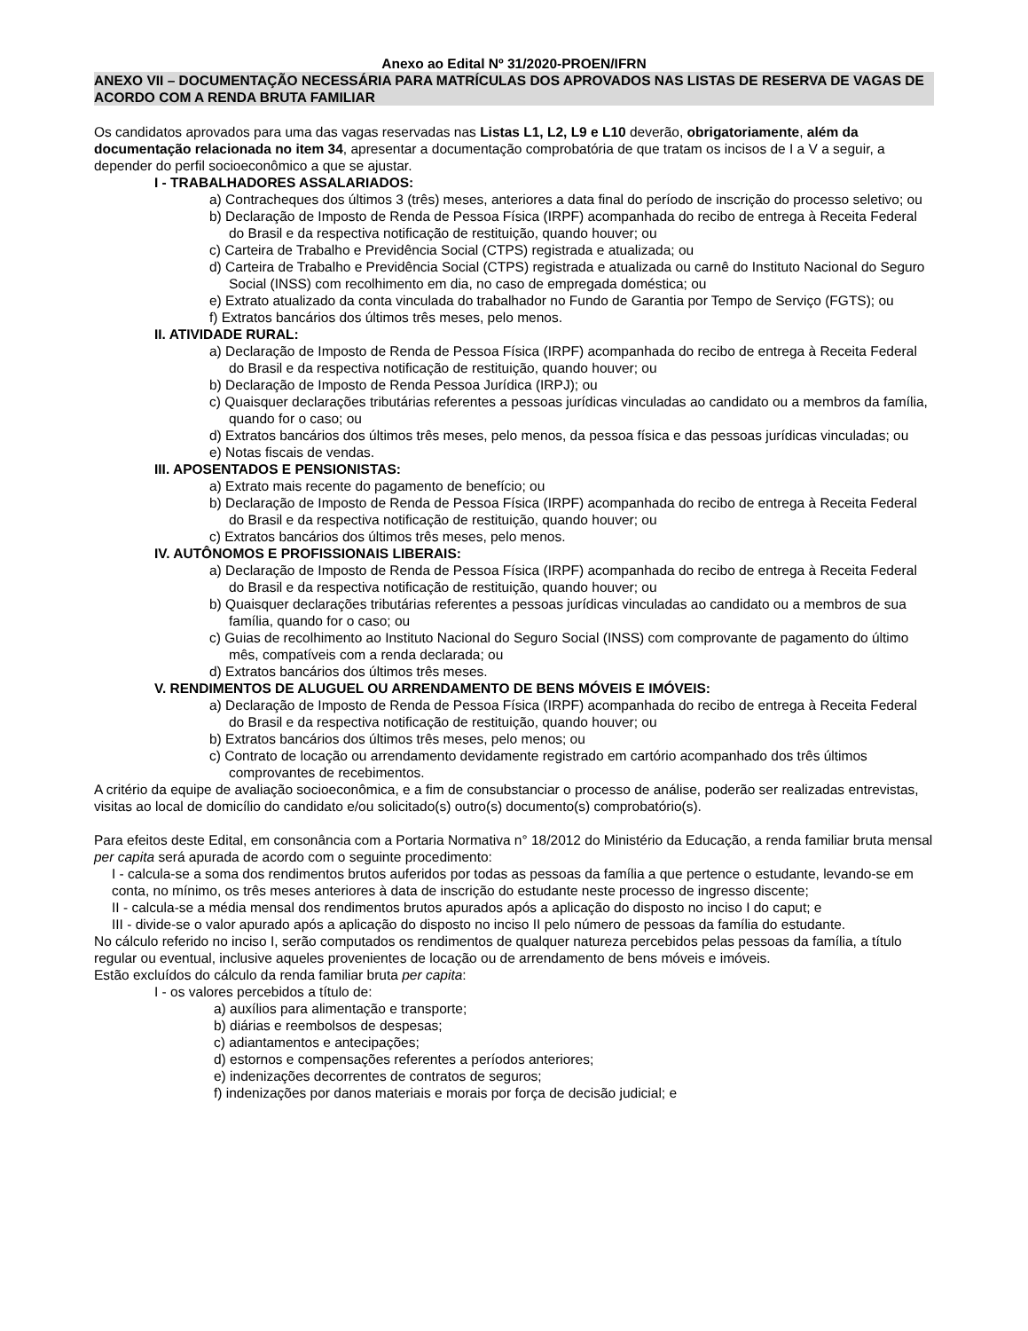Anexo ao Edital Nº 31/2020-PROEN/IFRN
ANEXO VII – DOCUMENTAÇÃO NECESSÁRIA PARA MATRÍCULAS DOS APROVADOS NAS LISTAS DE RESERVA DE VAGAS DE ACORDO COM A RENDA BRUTA FAMILIAR
Os candidatos aprovados para uma das vagas reservadas nas Listas L1, L2, L9 e L10 deverão, obrigatoriamente, além da documentação relacionada no item 34, apresentar a documentação comprobatória de que tratam os incisos de I a V a seguir, a depender do perfil socioeconômico a que se ajustar.
I - TRABALHADORES ASSALARIADOS:
a) Contracheques dos últimos 3 (três) meses, anteriores a data final do período de inscrição do processo seletivo; ou
b) Declaração de Imposto de Renda de Pessoa Física (IRPF) acompanhada do recibo de entrega à Receita Federal do Brasil e da respectiva notificação de restituição, quando houver; ou
c) Carteira de Trabalho e Previdência Social (CTPS) registrada e atualizada; ou
d) Carteira de Trabalho e Previdência Social (CTPS) registrada e atualizada ou carnê do Instituto Nacional do Seguro Social (INSS) com recolhimento em dia, no caso de empregada doméstica; ou
e) Extrato atualizado da conta vinculada do trabalhador no Fundo de Garantia por Tempo de Serviço (FGTS); ou
f) Extratos bancários dos últimos três meses, pelo menos.
II. ATIVIDADE RURAL:
a) Declaração de Imposto de Renda de Pessoa Física (IRPF) acompanhada do recibo de entrega à Receita Federal do Brasil e da respectiva notificação de restituição, quando houver; ou
b) Declaração de Imposto de Renda Pessoa Jurídica (IRPJ); ou
c) Quaisquer declarações tributárias referentes a pessoas jurídicas vinculadas ao candidato ou a membros da família, quando for o caso; ou
d) Extratos bancários dos últimos três meses, pelo menos, da pessoa física e das pessoas jurídicas vinculadas; ou
e) Notas fiscais de vendas.
III. APOSENTADOS E PENSIONISTAS:
a) Extrato mais recente do pagamento de benefício; ou
b) Declaração de Imposto de Renda de Pessoa Física (IRPF) acompanhada do recibo de entrega à Receita Federal do Brasil e da respectiva notificação de restituição, quando houver; ou
c) Extratos bancários dos últimos três meses, pelo menos.
IV. AUTÔNOMOS E PROFISSIONAIS LIBERAIS:
a) Declaração de Imposto de Renda de Pessoa Física (IRPF) acompanhada do recibo de entrega à Receita Federal do Brasil e da respectiva notificação de restituição, quando houver; ou
b) Quaisquer declarações tributárias referentes a pessoas jurídicas vinculadas ao candidato ou a membros de sua família, quando for o caso; ou
c) Guias de recolhimento ao Instituto Nacional do Seguro Social (INSS) com comprovante de pagamento do último mês, compatíveis com a renda declarada; ou
d) Extratos bancários dos últimos três meses.
V. RENDIMENTOS DE ALUGUEL OU ARRENDAMENTO DE BENS MÓVEIS E IMÓVEIS:
a) Declaração de Imposto de Renda de Pessoa Física (IRPF) acompanhada do recibo de entrega à Receita Federal do Brasil e da respectiva notificação de restituição, quando houver; ou
b) Extratos bancários dos últimos três meses, pelo menos; ou
c) Contrato de locação ou arrendamento devidamente registrado em cartório acompanhado dos três últimos comprovantes de recebimentos.
A critério da equipe de avaliação socioeconômica, e a fim de consubstanciar o processo de análise, poderão ser realizadas entrevistas, visitas ao local de domicílio do candidato e/ou solicitado(s) outro(s) documento(s) comprobatório(s).
Para efeitos deste Edital, em consonância com a Portaria Normativa n° 18/2012 do Ministério da Educação, a renda familiar bruta mensal per capita será apurada de acordo com o seguinte procedimento:
I - calcula-se a soma dos rendimentos brutos auferidos por todas as pessoas da família a que pertence o estudante, levando-se em conta, no mínimo, os três meses anteriores à data de inscrição do estudante neste processo de ingresso discente;
II - calcula-se a média mensal dos rendimentos brutos apurados após a aplicação do disposto no inciso I do caput; e
III - divide-se o valor apurado após a aplicação do disposto no inciso II pelo número de pessoas da família do estudante.
No cálculo referido no inciso I, serão computados os rendimentos de qualquer natureza percebidos pelas pessoas da família, a título regular ou eventual, inclusive aqueles provenientes de locação ou de arrendamento de bens móveis e imóveis.
Estão excluídos do cálculo da renda familiar bruta per capita:
I - os valores percebidos a título de:
a) auxílios para alimentação e transporte;
b) diárias e reembolsos de despesas;
c) adiantamentos e antecipações;
d) estornos e compensações referentes a períodos anteriores;
e) indenizações decorrentes de contratos de seguros;
f) indenizações por danos materiais e morais por força de decisão judicial; e